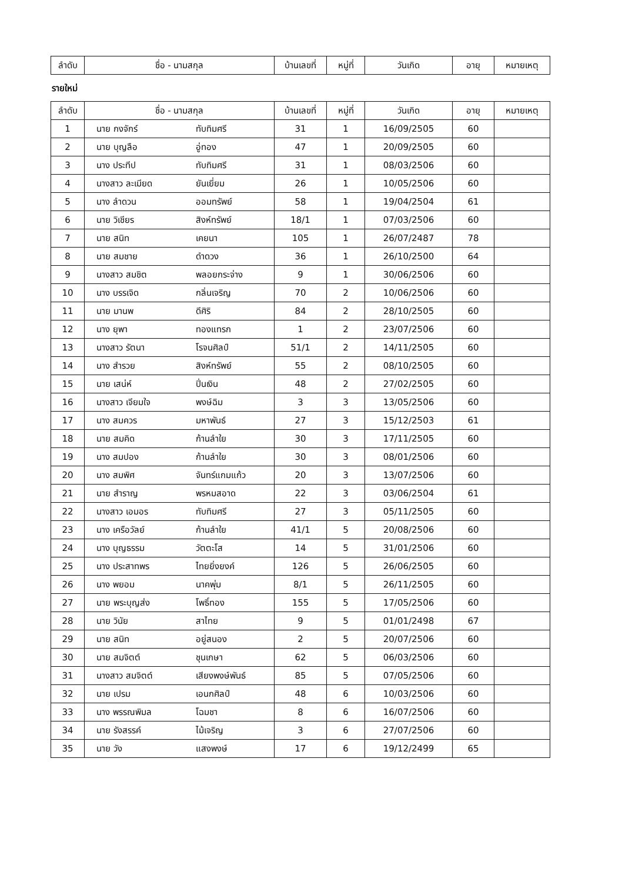| ลำดับ | ชื่อ - นามสกุล | บ้านเลขที่ | หมู่ที่ | วันเกิด | อายุ | หมายเหตุ |
| --- | --- | --- | --- | --- | --- | --- |
รายใหม่
| ลำดับ | ชื่อ - นามสกุล | | บ้านเลขที่ | หมู่ที่ | วันเกิด | อายุ | หมายเหตุ |
| --- | --- | --- | --- | --- | --- | --- | --- |
| 1 | นาย กงจักร์ | ทับทิมศรี | 31 | 1 | 16/09/2505 | 60 | |
| 2 | นาย บุญลือ | อู่ทอง | 47 | 1 | 20/09/2505 | 60 | |
| 3 | นาง ประทีป | ทับทิมศรี | 31 | 1 | 08/03/2506 | 60 | |
| 4 | นางสาว ละเมียด | ยันเยี่ยม | 26 | 1 | 10/05/2506 | 60 | |
| 5 | นาง ลำดวน | ออมทรัพย์ | 58 | 1 | 19/04/2504 | 61 | |
| 6 | นาย วิเชียร | สิงห์ทรัพย์ | 18/1 | 1 | 07/03/2506 | 60 | |
| 7 | นาย สนิท | เคยนา | 105 | 1 | 26/07/2487 | 78 | |
| 8 | นาย สมชาย | ดำดวง | 36 | 1 | 26/10/2500 | 64 | |
| 9 | นางสาว สมชิต | พลอยกระจ่าง | 9 | 1 | 30/06/2506 | 60 | |
| 10 | นาง บรรเจิด | กลิ่นเจริญ | 70 | 2 | 10/06/2506 | 60 | |
| 11 | นาย มานพ | ดีศิริ | 84 | 2 | 28/10/2505 | 60 | |
| 12 | นาง ยุพา | ทองแทรก | 1 | 2 | 23/07/2506 | 60 | |
| 13 | นางสาว รัตนา | โรจนศิลป์ | 51/1 | 2 | 14/11/2505 | 60 | |
| 14 | นาง สำรวย | สิงห์ทรัพย์ | 55 | 2 | 08/10/2505 | 60 | |
| 15 | นาย เสน่ห์ | ปิ่นเงิน | 48 | 2 | 27/02/2505 | 60 | |
| 16 | นางสาว เจียมใจ | พงษ์ฉิม | 3 | 3 | 13/05/2506 | 60 | |
| 17 | นาง สมควร | มหาพันธ์ | 27 | 3 | 15/12/2503 | 61 | |
| 18 | นาย สมคิด | ก้านลำใย | 30 | 3 | 17/11/2505 | 60 | |
| 19 | นาง สมปอง | ก้านลำใย | 30 | 3 | 08/01/2506 | 60 | |
| 20 | นาง สมพิศ | จันทร์แกมแก้ว | 20 | 3 | 13/07/2506 | 60 | |
| 21 | นาย สำราญ | พรหมสอาด | 22 | 3 | 03/06/2504 | 61 | |
| 22 | นางสาว เอมอร | ทับทิมศรี | 27 | 3 | 05/11/2505 | 60 | |
| 23 | นาง เครือวัลย์ | ก้านลำใย | 41/1 | 5 | 20/08/2506 | 60 | |
| 24 | นาง บุญธรรม | วัตตะโส | 14 | 5 | 31/01/2506 | 60 | |
| 25 | นาง ประสาทพร | ไทยยิ่งยงค์ | 126 | 5 | 26/06/2505 | 60 | |
| 26 | นาง พยอม | นาคพุ่ม | 8/1 | 5 | 26/11/2505 | 60 | |
| 27 | นาย พระบุญส่ง | โพธิ์ทอง | 155 | 5 | 17/05/2506 | 60 | |
| 28 | นาย วินัย | สาไทย | 9 | 5 | 01/01/2498 | 67 | |
| 29 | นาย สนิท | อยู่สนอง | 2 | 5 | 20/07/2506 | 60 | |
| 30 | นาย สมจิตต์ | ชุนเกษา | 62 | 5 | 06/03/2506 | 60 | |
| 31 | นางสาว สมจิตต์ | เสียงพงษ์พันธ์ | 85 | 5 | 07/05/2506 | 60 | |
| 32 | นาย เปรม | เอนกศิลป์ | 48 | 6 | 10/03/2506 | 60 | |
| 33 | นาง พรรณพิมล | โฉมชา | 8 | 6 | 16/07/2506 | 60 | |
| 34 | นาย รังสรรค์ | ไม้เจริญ | 3 | 6 | 27/07/2506 | 60 | |
| 35 | นาย วัง | แสงพงษ์ | 17 | 6 | 19/12/2499 | 65 | |